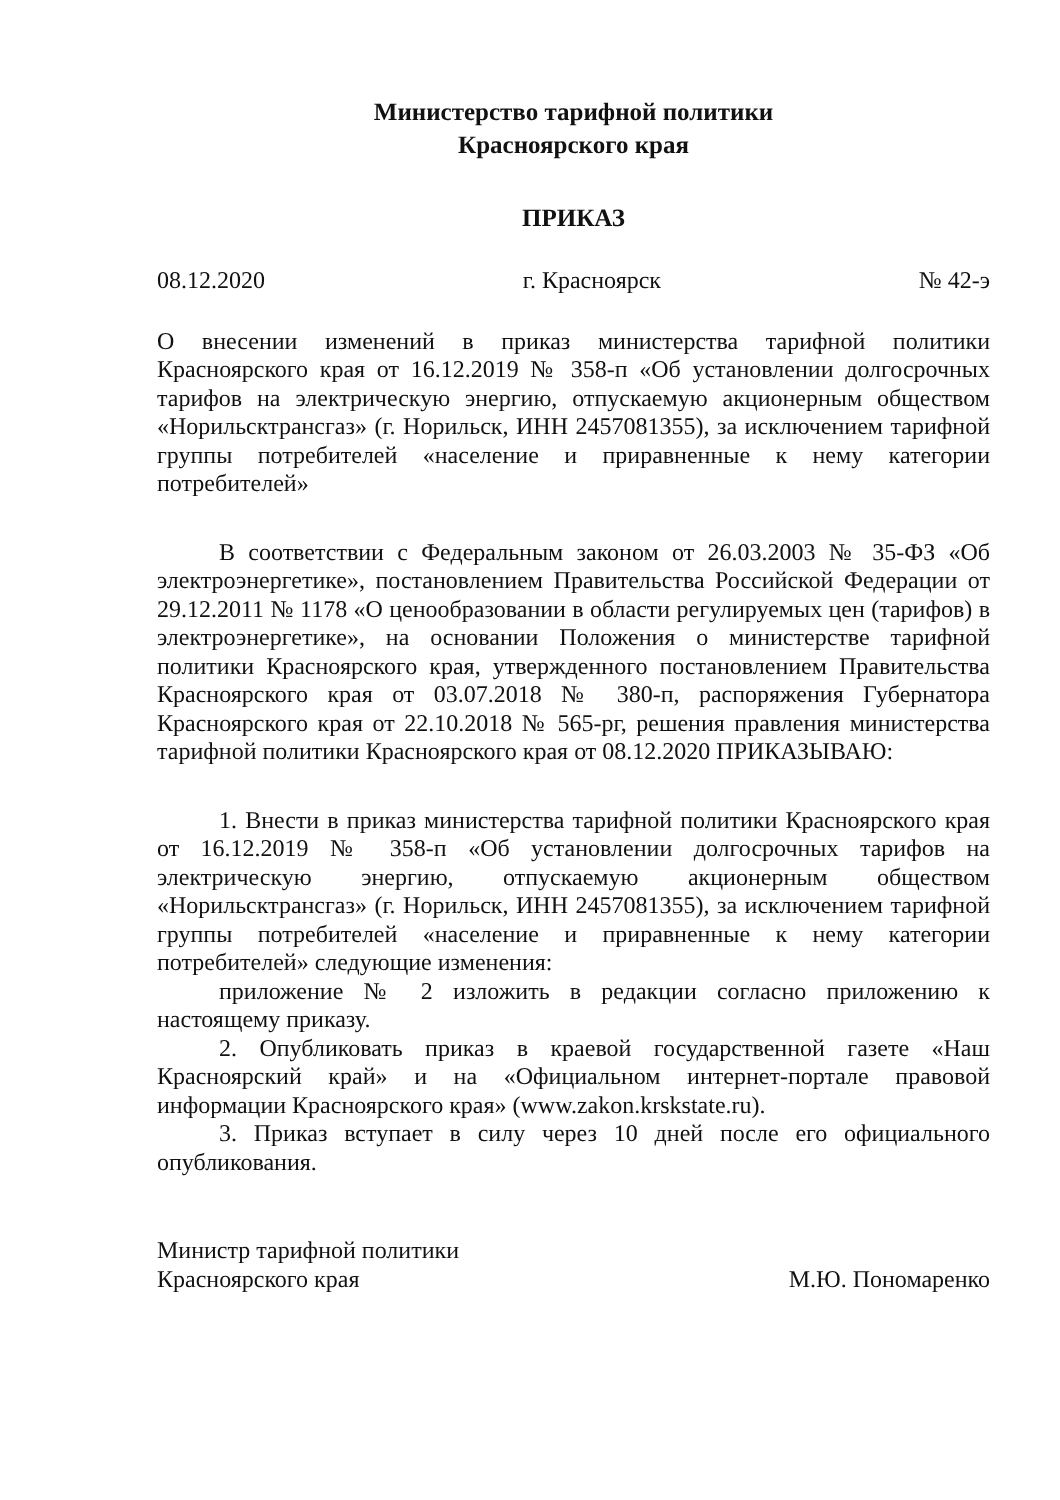Министерство тарифной политики
Красноярского края
ПРИКАЗ
08.12.2020 г. Красноярск № 42-э
О внесении изменений в приказ министерства тарифной политики Красноярского края от 16.12.2019 № 358-п «Об установлении долгосрочных тарифов на электрическую энергию, отпускаемую акционерным обществом «Норильсктрансгаз» (г. Норильск, ИНН 2457081355), за исключением тарифной группы потребителей «население и приравненные к нему категории потребителей»
В соответствии с Федеральным законом от 26.03.2003 № 35-ФЗ «Об электроэнергетике», постановлением Правительства Российской Федерации от 29.12.2011 № 1178 «О ценообразовании в области регулируемых цен (тарифов) в электроэнергетике», на основании Положения о министерстве тарифной политики Красноярского края, утвержденного постановлением Правительства Красноярского края от 03.07.2018 № 380-п, распоряжения Губернатора Красноярского края от 22.10.2018 № 565-рг, решения правления министерства тарифной политики Красноярского края от 08.12.2020 ПРИКАЗЫВАЮ:
1. Внести в приказ министерства тарифной политики Красноярского края от 16.12.2019 № 358-п «Об установлении долгосрочных тарифов на электрическую энергию, отпускаемую акционерным обществом «Норильсктрансгаз» (г. Норильск, ИНН 2457081355), за исключением тарифной группы потребителей «население и приравненные к нему категории потребителей» следующие изменения:
приложение № 2 изложить в редакции согласно приложению к настоящему приказу.
2. Опубликовать приказ в краевой государственной газете «Наш Красноярский край» и на «Официальном интернет-портале правовой информации Красноярского края» (www.zakon.krskstate.ru).
3. Приказ вступает в силу через 10 дней после его официального опубликования.
Министр тарифной политики
Красноярского края М.Ю. Пономаренко